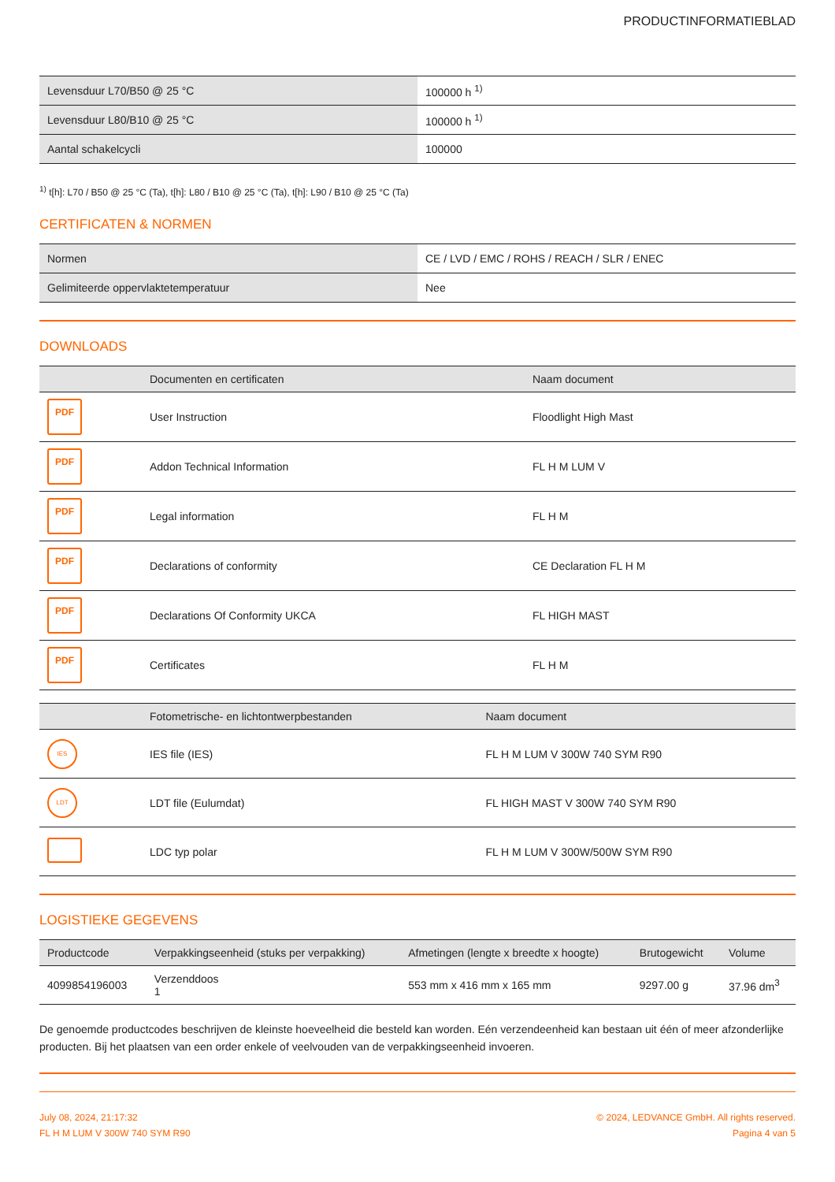PRODUCTINFORMATIEBLAD
| Levensduur L70/B50 @ 25 °C | 100000 h <sup>1)</sup> |
| Levensduur L80/B10 @ 25 °C | 100000 h <sup>1)</sup> |
| Aantal schakelcycli | 100000 |
<sup>1)</sup> t[h]: L70 / B50 @ 25 °C (Ta), t[h]: L80 / B10 @ 25 °C (Ta), t[h]: L90 / B10 @ 25 °C (Ta)
CERTIFICATEN & NORMEN
| Normen | CE / LVD / EMC / ROHS / REACH / SLR / ENEC |
| Gelimiteerde oppervlaktetemperatuur | Nee |
DOWNLOADS
| | Documenten en certificaten | Naam document |
| --- | --- | --- |
| PDF | User Instruction | Floodlight High Mast |
| PDF | Addon Technical Information | FL H M LUM V |
| PDF | Legal information | FL H M |
| PDF | Declarations of conformity | CE Declaration FL H M |
| PDF | Declarations Of Conformity UKCA | FL HIGH MAST |
| PDF | Certificates | FL H M |
| | Fotometrische- en lichtontwerpbestanden | Naam document |
| --- | --- | --- |
| IES | IES file (IES) | FL H M LUM V 300W 740 SYM R90 |
| LDT | LDT file (Eulumdat) | FL HIGH MAST V 300W 740 SYM R90 |
| | LDC typ polar | FL H M LUM V 300W/500W SYM R90 |
LOGISTIEKE GEGEVENS
| Productcode | Verpakkingseenheid (stuks per verpakking) | Afmetingen (lengte x breedte x hoogte) | Brutogewicht | Volume |
| --- | --- | --- | --- | --- |
| 4099854196003 | Verzenddoos 1 | 553 mm x 416 mm x 165 mm | 9297.00 g | 37.96 dm<sup>3</sup> |
De genoemde productcodes beschrijven de kleinste hoeveelheid die besteld kan worden. Eén verzendeenheid kan bestaan uit één of meer afzonderlijke producten. Bij het plaatsen van een order enkele of veelvouden van de verpakkingseenheid invoeren.
July 08, 2024, 21:17:32
FL H M LUM V 300W 740 SYM R90
© 2024, LEDVANCE GmbH. All rights reserved.
Pagina 4 van 5